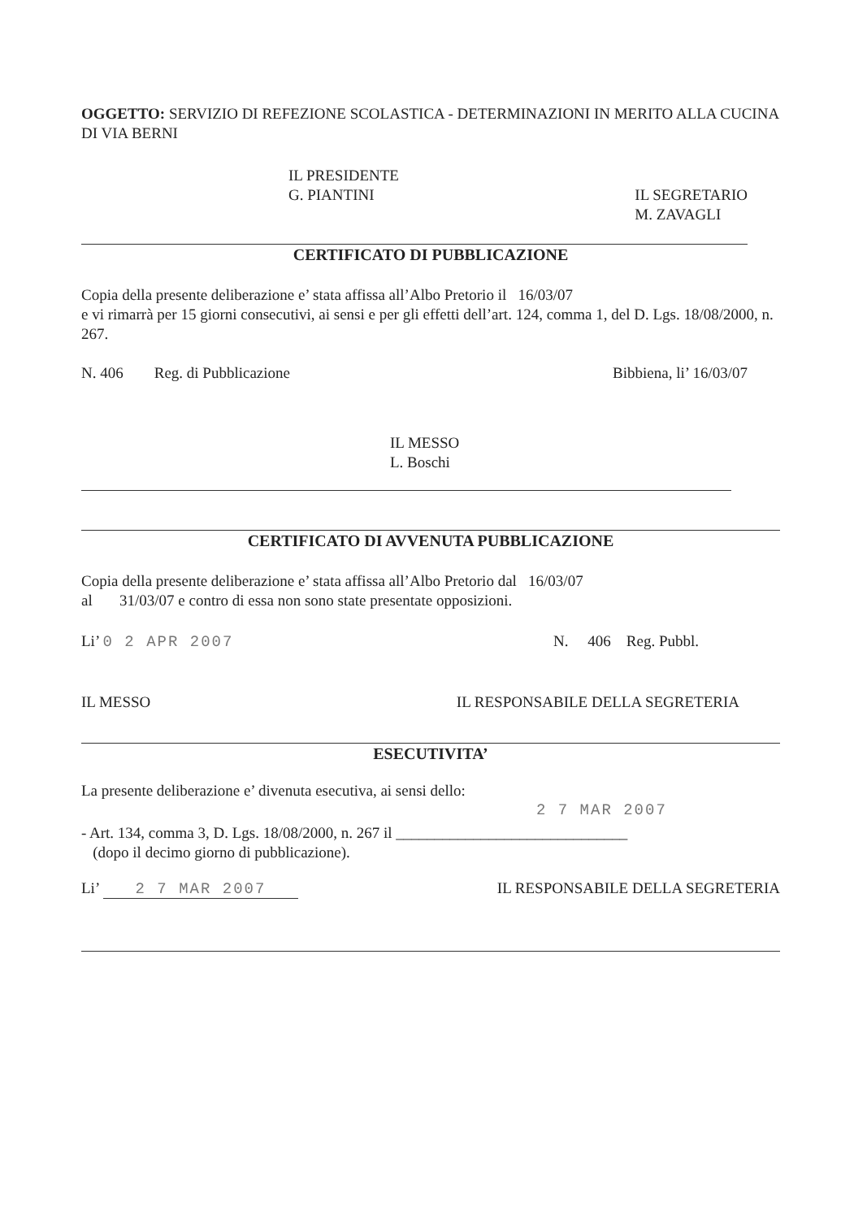OGGETTO: SERVIZIO DI REFEZIONE SCOLASTICA - DETERMINAZIONI IN MERITO ALLA CUCINA DI VIA BERNI
IL PRESIDENTE
G. PIANTINI
IL SEGRETARIO
M. ZAVAGLI
CERTIFICATO DI PUBBLICAZIONE
Copia della presente deliberazione e’ stata affissa all’Albo Pretorio il 16/03/07
e vi rimarrà per 15 giorni consecutivi, ai sensi e per gli effetti dell’art. 124, comma 1, del D. Lgs. 18/08/2000, n. 267.
N. 406 Reg. di Pubblicazione
Bibbiena, li’ 16/03/07
IL MESSO
L. Boschi
CERTIFICATO DI AVVENUTA PUBBLICAZIONE
Copia della presente deliberazione e’ stata affissa all’Albo Pretorio dal 16/03/07
al 31/03/07 e contro di essa non sono state presentate opposizioni.
Li’ 0 2 APR 2007 N. 406 Reg. Pubbl.
IL MESSO IL RESPONSABILE DELLA SEGRETERIA
ESECUTIVITA’
La presente deliberazione e’ divenuta esecutiva, ai sensi dello:
2 7 MAR 2007
- Art. 134, comma 3, D. Lgs. 18/08/2000, n. 267 il ______________________________
(dopo il decimo giorno di pubblicazione).
Li’ 2 7 MAR 2007 IL RESPONSABILE DELLA SEGRETERIA